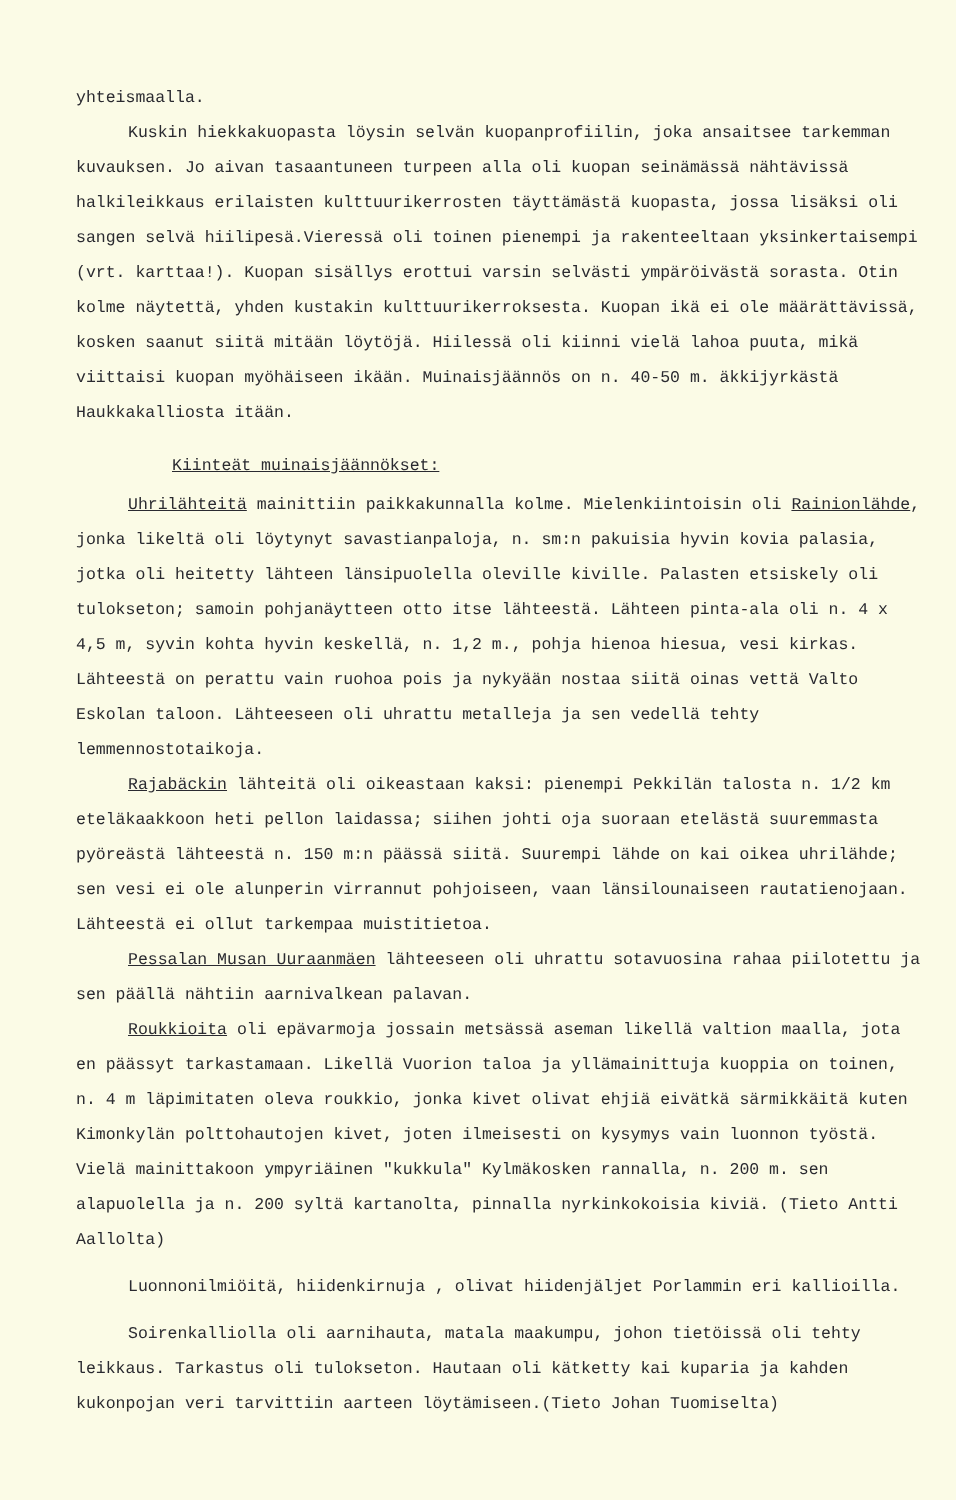yhteismaalla.
Kuskin hiekkakuopasta löysin selvän kuopanprofiilin, joka ansaitsee tarkemman kuvauksen. Jo aivan tasaantuneen turpeen alla oli kuopan seinämässä nähtävissä halkileikkaus erilaisten kulttuurikerrosten täyttämästä kuopasta, jossa lisäksi oli sangen selvä hiilipesä.Vieressä oli toinen pienempi ja rakenteeltaan yksinkertaisempi (vrt. karttaa!). Kuopan sisällys erottui varsin selvästi ympäröivästä sorasta. Otin kolme näytettä, yhden kustakin kulttuurikerroksesta. Kuopan ikä ei ole määrättävissä, kosken saanut siitä mitään löytöjä. Hiilessä oli kiinni vielä lahoa puuta, mikä viittaisi kuopan myöhäiseen ikään. Muinaisjäännös on n. 40-50 m. äkkijyrkästä Haukkakalliosta itään.
Kiinteät muinaisjäännökset:
Uhrilähteitä mainittiin paikkakunnalla kolme. Mielenkiintoisin oli Rainionlähde, jonka likeltä oli löytynyt savastianpaloja, n. sm:n pakuisia hyvin kovia palasia, jotka oli heitetty lähteen länsipuolella oleville kiville. Palasten etsiskely oli tulokseton; samoin pohjanäytteen otto itse lähteestä. Lähteen pinta-ala oli n. 4 x 4,5 m, syvin kohta hyvin keskellä, n. 1,2 m., pohja hienoa hiesua, vesi kirkas. Lähteestä on perattu vain ruohoa pois ja nykyään nostaa siitä oinas vettä Valto Eskolan taloon. Lähteeseen oli uhrattu metalleja ja sen vedellä tehty lemmennostotaikoja.
Rajabäckin lähteitä oli oikeastaan kaksi: pienempi Pekkilän talosta n. 1/2 km eteläkaakkoon heti pellon laidassa; siihen johti oja suoraan etelästä suuremmasta pyöreästä lähteestä n. 150 m:n päässä siitä. Suurempi lähde on kai oikea uhrilähde; sen vesi ei ole alunperin virrannut pohjoiseen, vaan länsilounaiseen rautatienojaan. Lähteestä ei ollut tarkempaa muistitietoa.
Pessalan Musan Uuraanmäen lähteeseen oli uhrattu sotavuosina rahaa piilotettu ja sen päällä nähtiin aarnivalkean palavan.
Roukkioita oli epävarmoja jossain metsässä aseman likellä valtion maalla, jota en päässyt tarkastamaan. Likellä Vuorion taloa ja yllämainittuja kuoppia on toinen, n. 4 m läpimitaten oleva roukkio, jonka kivet olivat ehjiä eivätkä särmikkäitä kuten Kimonkylän polttohautojen kivet, joten ilmeisesti on kysymys vain luonnon työstä. Vielä mainittakoon ympyriäinen "kukkula" Kylmäkosken rannalla, n. 200 m. sen alapuolella ja n. 200 syltä kartanolta, pinnalla nyrkinkokoisia kiviä. (Tieto Antti Aallolta)
Luonnonilmiöitä, hiidenkirnuja , olivat hiidenjäljet Porlammin eri kallioilla.
Soirenkalliolla oli aarnihauta, matala maakumpu, johon tietöissä oli tehty leikkaus. Tarkastus oli tulokseton. Hautaan oli kätketty kai kuparia ja kahden kukonpojan veri tarvittiin aarteen löytämiseen.(Tieto Johan Tuomiselta)